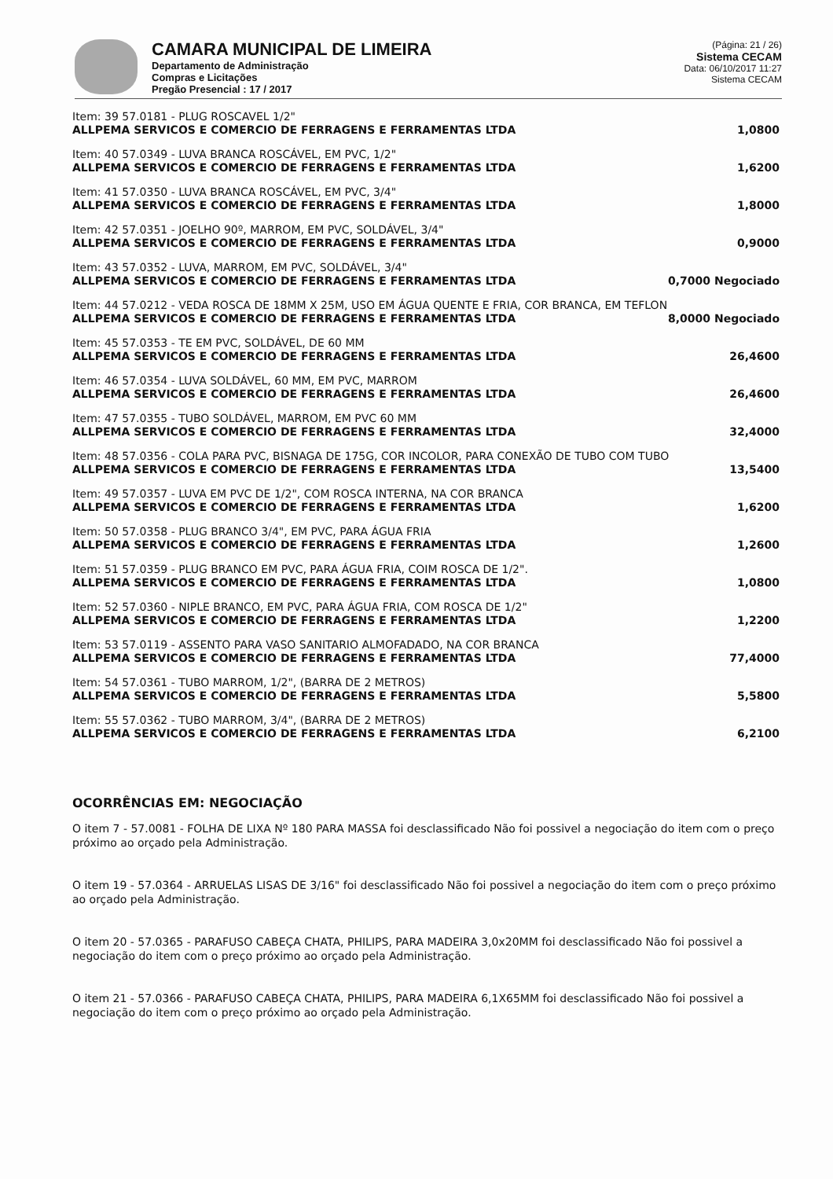CAMARA MUNICIPAL DE LIMEIRA
Departamento de Administração
Compras e Licitações
Pregão Presencial : 17 / 2017
(Página: 21 / 26)
Sistema CECAM
Data: 06/10/2017 11:27
Sistema CECAM
Item: 39 57.0181 - PLUG ROSCAVEL 1/2"
ALLPEMA SERVICOS E COMERCIO DE FERRAGENS E FERRAMENTAS LTDA 1,0800
Item: 40 57.0349 - LUVA BRANCA ROSCÁVEL, EM PVC, 1/2"
ALLPEMA SERVICOS E COMERCIO DE FERRAGENS E FERRAMENTAS LTDA 1,6200
Item: 41 57.0350 - LUVA BRANCA ROSCÁVEL, EM PVC, 3/4"
ALLPEMA SERVICOS E COMERCIO DE FERRAGENS E FERRAMENTAS LTDA 1,8000
Item: 42 57.0351 - JOELHO 90º, MARROM, EM PVC, SOLDÁVEL, 3/4"
ALLPEMA SERVICOS E COMERCIO DE FERRAGENS E FERRAMENTAS LTDA 0,9000
Item: 43 57.0352 - LUVA, MARROM, EM PVC, SOLDÁVEL, 3/4"
ALLPEMA SERVICOS E COMERCIO DE FERRAGENS E FERRAMENTAS LTDA 0,7000 Negociado
Item: 44 57.0212 - VEDA ROSCA DE 18MM X 25M, USO EM ÁGUA QUENTE E FRIA, COR BRANCA, EM TEFLON
ALLPEMA SERVICOS E COMERCIO DE FERRAGENS E FERRAMENTAS LTDA 8,0000 Negociado
Item: 45 57.0353 - TE EM PVC, SOLDÁVEL, DE 60 MM
ALLPEMA SERVICOS E COMERCIO DE FERRAGENS E FERRAMENTAS LTDA 26,4600
Item: 46 57.0354 - LUVA SOLDÁVEL, 60 MM, EM PVC, MARROM
ALLPEMA SERVICOS E COMERCIO DE FERRAGENS E FERRAMENTAS LTDA 26,4600
Item: 47 57.0355 - TUBO SOLDÁVEL, MARROM, EM PVC 60 MM
ALLPEMA SERVICOS E COMERCIO DE FERRAGENS E FERRAMENTAS LTDA 32,4000
Item: 48 57.0356 - COLA PARA PVC, BISNAGA DE 175G, COR INCOLOR, PARA CONEXÃO DE TUBO COM TUBO
ALLPEMA SERVICOS E COMERCIO DE FERRAGENS E FERRAMENTAS LTDA 13,5400
Item: 49 57.0357 - LUVA EM PVC DE 1/2", COM ROSCA INTERNA, NA COR BRANCA
ALLPEMA SERVICOS E COMERCIO DE FERRAGENS E FERRAMENTAS LTDA 1,6200
Item: 50 57.0358 - PLUG BRANCO 3/4", EM PVC, PARA ÁGUA FRIA
ALLPEMA SERVICOS E COMERCIO DE FERRAGENS E FERRAMENTAS LTDA 1,2600
Item: 51 57.0359 - PLUG BRANCO EM PVC, PARA ÁGUA FRIA, COIM ROSCA DE 1/2".
ALLPEMA SERVICOS E COMERCIO DE FERRAGENS E FERRAMENTAS LTDA 1,0800
Item: 52 57.0360 - NIPLE BRANCO, EM PVC, PARA ÁGUA FRIA, COM ROSCA DE 1/2"
ALLPEMA SERVICOS E COMERCIO DE FERRAGENS E FERRAMENTAS LTDA 1,2200
Item: 53 57.0119 - ASSENTO PARA VASO SANITARIO ALMOFADADO, NA COR BRANCA
ALLPEMA SERVICOS E COMERCIO DE FERRAGENS E FERRAMENTAS LTDA 77,4000
Item: 54 57.0361 - TUBO MARROM, 1/2", (BARRA DE 2 METROS)
ALLPEMA SERVICOS E COMERCIO DE FERRAGENS E FERRAMENTAS LTDA 5,5800
Item: 55 57.0362 - TUBO MARROM, 3/4", (BARRA DE 2 METROS)
ALLPEMA SERVICOS E COMERCIO DE FERRAGENS E FERRAMENTAS LTDA 6,2100
OCORRÊNCIAS EM: NEGOCIAÇÃO
O item 7 - 57.0081 - FOLHA DE LIXA Nº 180 PARA MASSA foi desclassificado Não foi possivel a negociação do item com o preço próximo ao orçado pela Administração.
O item 19 - 57.0364 - ARRUELAS LISAS DE 3/16" foi desclassificado Não foi possivel a negociação do item com o preço próximo ao orçado pela Administração.
O item 20 - 57.0365 - PARAFUSO CABEÇA CHATA, PHILIPS, PARA MADEIRA 3,0x20MM foi desclassificado Não foi possivel a negociação do item com o preço próximo ao orçado pela Administração.
O item 21 - 57.0366 - PARAFUSO CABEÇA CHATA, PHILIPS, PARA MADEIRA 6,1X65MM foi desclassificado Não foi possivel a negociação do item com o preço próximo ao orçado pela Administração.